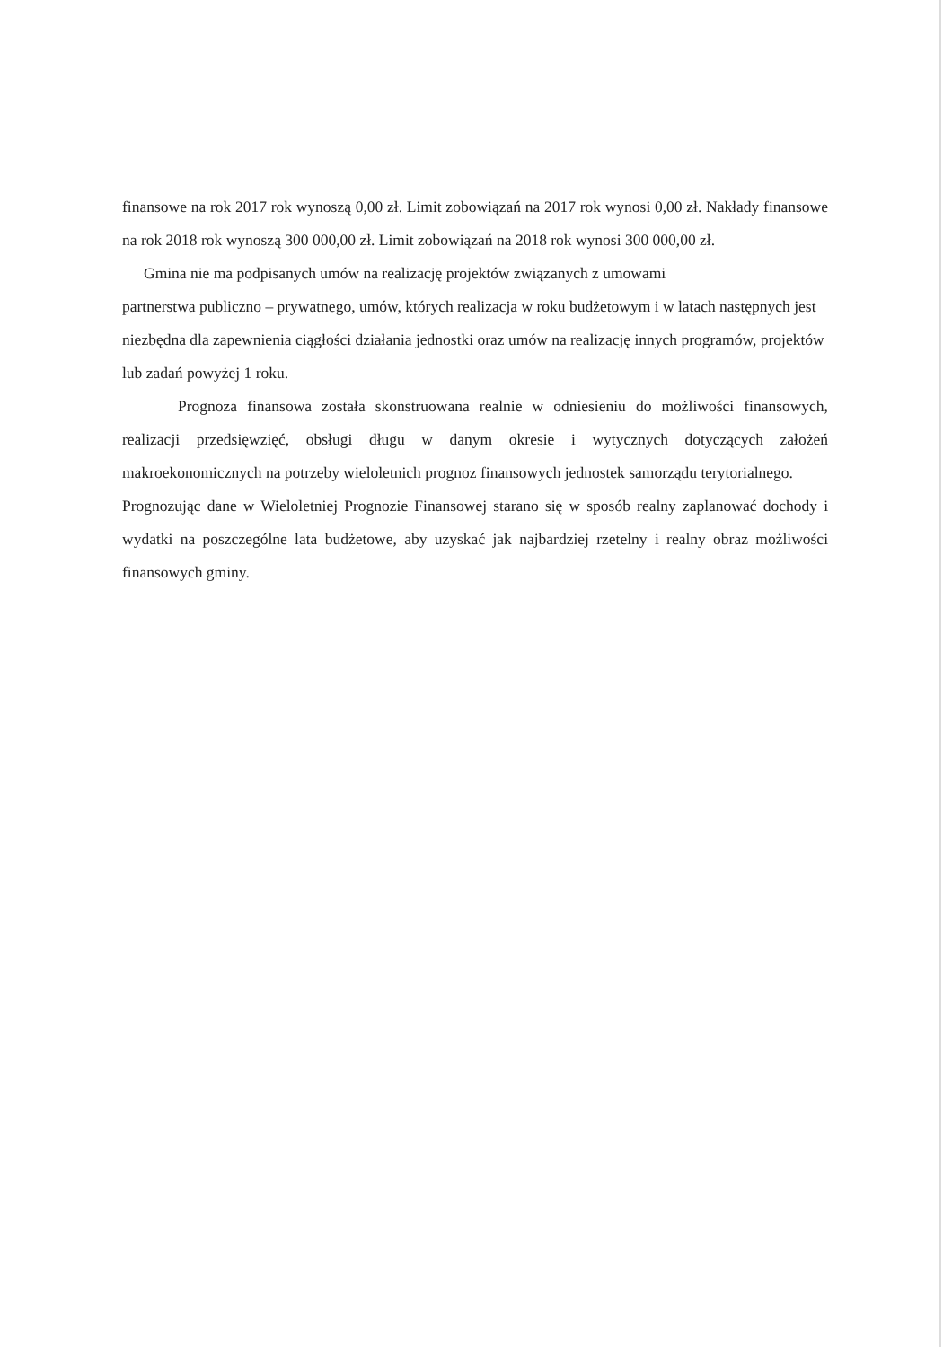finansowe na rok 2017 rok wynoszą 0,00 zł. Limit zobowiązań na 2017 rok wynosi 0,00 zł. Nakłady finansowe na rok 2018 rok wynoszą 300 000,00 zł. Limit zobowiązań na 2018 rok wynosi 300 000,00 zł.
Gmina nie ma podpisanych umów na realizację projektów związanych z umowami
partnerstwa publiczno – prywatnego, umów, których realizacja w roku budżetowym i w latach następnych jest niezbędna dla zapewnienia ciągłości działania jednostki oraz umów na realizację innych programów, projektów lub zadań powyżej 1 roku.
Prognoza finansowa została skonstruowana realnie w odniesieniu do możliwości finansowych, realizacji przedsięwzięć, obsługi długu w danym okresie i wytycznych dotyczących założeń makroekonomicznych na potrzeby wieloletnich prognoz finansowych jednostek samorządu terytorialnego.
Prognozując dane w Wieloletniej Prognozie Finansowej starano się w sposób realny zaplanować dochody i wydatki na poszczególne lata budżetowe, aby uzyskać jak najbardziej rzetelny i realny obraz możliwości finansowych gminy.